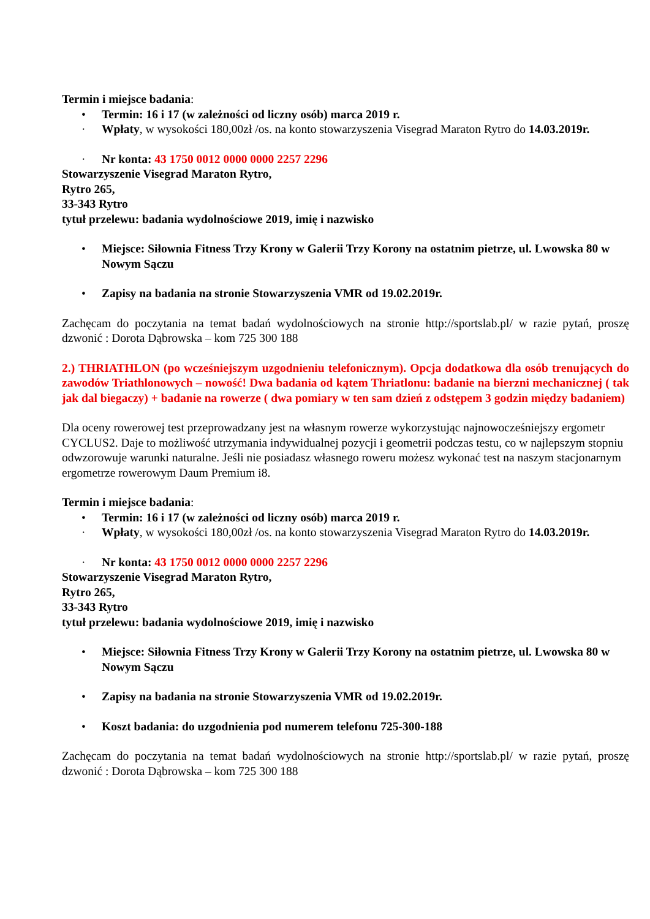Termin i miejsce badania:
• Termin: 16 i 17 (w zależności od liczny osób) marca 2019 r.
· Wpłaty, w wysokości 180,00zł /os. na konto stowarzyszenia Visegrad Maraton Rytro do 14.03.2019r.
· Nr konta: 43 1750 0012 0000 0000 2257 2296
Stowarzyszenie Visegrad Maraton Rytro,
Rytro 265,
33-343 Rytro
tytuł przelewu: badania wydolnościowe 2019, imię i nazwisko
• Miejsce: Siłownia Fitness Trzy Krony w Galerii Trzy Korony na ostatnim pietrze, ul. Lwowska 80 w Nowym Sączu
• Zapisy na badania na stronie Stowarzyszenia VMR od 19.02.2019r.
Zachęcam do poczytania na temat badań wydolnościowych na stronie http://sportslab.pl/ w razie pytań, proszę dzwonić : Dorota Dąbrowska – kom 725 300 188
2.) THRIATHLON (po wcześniejszym uzgodnieniu telefonicznym). Opcja dodatkowa dla osób trenujących do zawodów Triathlonowych – nowość! Dwa badania od kątem Thriatlonu: badanie na bierzni mechanicznej ( tak jak dal biegaczy) + badanie na rowerze ( dwa pomiary w ten sam dzień z odstępem 3 godzin między badaniem)
Dla oceny rowerowej test przeprowadzany jest na własnym rowerze wykorzystując najnowocześniejszy ergometr CYCLUS2. Daje to możliwość utrzymania indywidualnej pozycji i geometrii podczas testu, co w najlepszym stopniu odwzorowuje warunki naturalne. Jeśli nie posiadasz własnego roweru możesz wykonać test na naszym stacjonarnym ergometrze rowerowym Daum Premium i8.
Termin i miejsce badania:
• Termin: 16 i 17 (w zależności od liczny osób) marca 2019 r.
· Wpłaty, w wysokości 180,00zł /os. na konto stowarzyszenia Visegrad Maraton Rytro do 14.03.2019r.
· Nr konta: 43 1750 0012 0000 0000 2257 2296
Stowarzyszenie Visegrad Maraton Rytro,
Rytro 265,
33-343 Rytro
tytuł przelewu: badania wydolnościowe 2019, imię i nazwisko
• Miejsce: Siłownia Fitness Trzy Krony w Galerii Trzy Korony na ostatnim pietrze, ul. Lwowska 80 w Nowym Sączu
• Zapisy na badania na stronie Stowarzyszenia VMR od 19.02.2019r.
• Koszt badania: do uzgodnienia pod numerem telefonu 725-300-188
Zachęcam do poczytania na temat badań wydolnościowych na stronie http://sportslab.pl/ w razie pytań, proszę dzwonić : Dorota Dąbrowska – kom 725 300 188